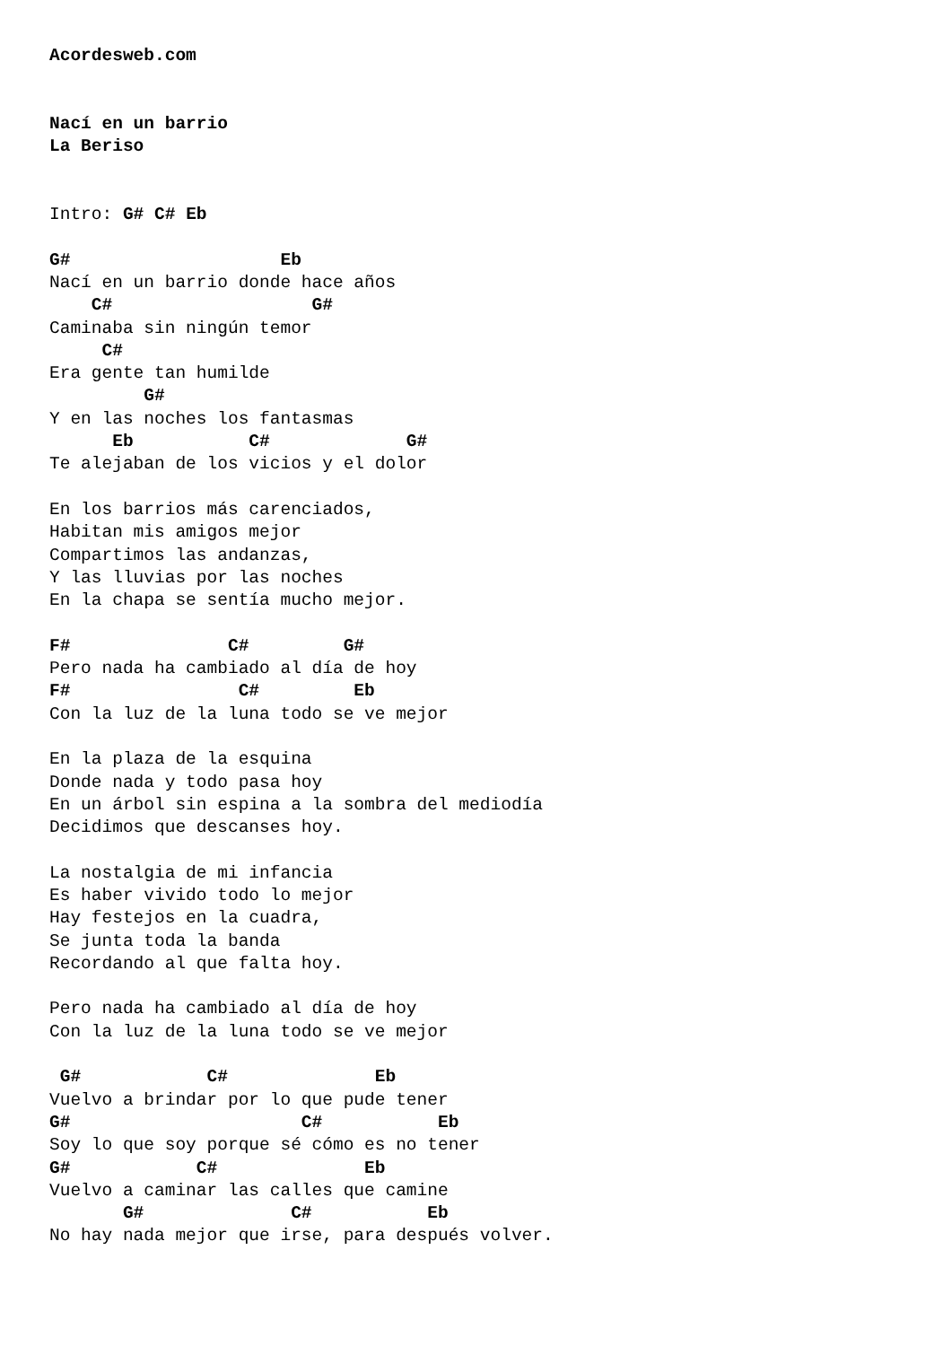Acordesweb.com


Nací en un barrio
La Beriso


Intro: G# C# Eb

G#                    Eb
Nací en un barrio donde hace años
    C#                   G#
Caminaba sin ningún temor
     C#
Era gente tan humilde
         G#
Y en las noches los fantasmas
      Eb           C#             G#
Te alejaban de los vicios y el dolor

En los barrios más carenciados,
Habitan mis amigos mejor
Compartimos las andanzas,
Y las lluvias por las noches
En la chapa se sentía mucho mejor.

F#               C#         G#
Pero nada ha cambiado al día de hoy
F#                C#         Eb
Con la luz de la luna todo se ve mejor

En la plaza de la esquina
Donde nada y todo pasa hoy
En un árbol sin espina a la sombra del mediodía
Decidimos que descanses hoy.

La nostalgia de mi infancia
Es haber vivido todo lo mejor
Hay festejos en la cuadra,
Se junta toda la banda
Recordando al que falta hoy.

Pero nada ha cambiado al día de hoy
Con la luz de la luna todo se ve mejor

 G#            C#              Eb
Vuelvo a brindar por lo que pude tener
G#                      C#           Eb
Soy lo que soy porque sé cómo es no tener
G#            C#              Eb
Vuelvo a caminar las calles que camine
       G#              C#           Eb
No hay nada mejor que irse, para después volver.